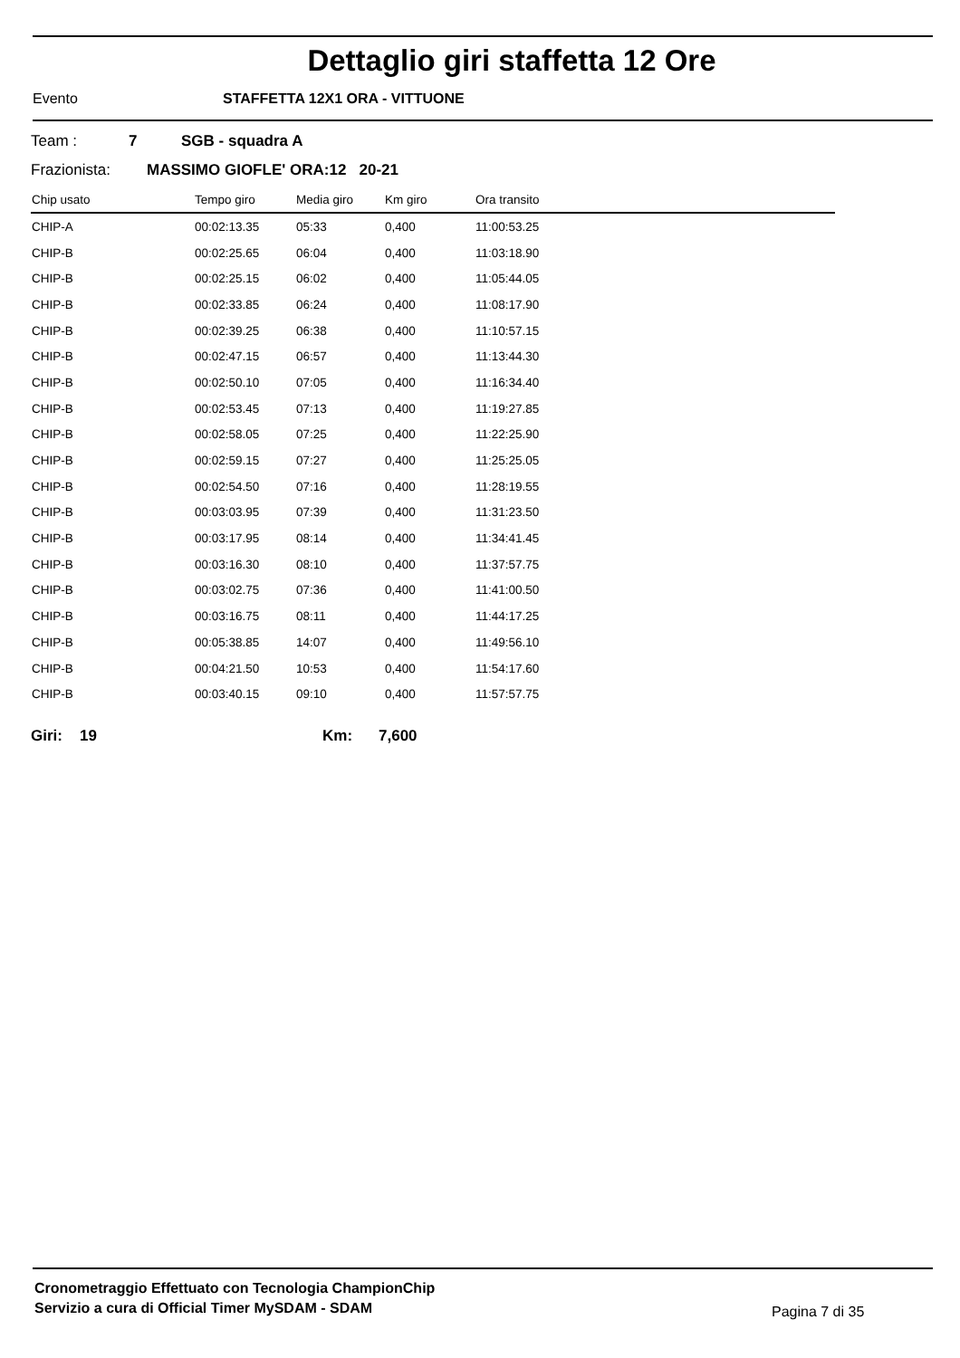Dettaglio giri staffetta 12 Ore
Evento STAFFETTA 12X1 ORA - VITTUONE
Team : 7 SGB - squadra A
Frazionista: MASSIMO GIOFLE' ORA:12 20-21
| Chip usato | Tempo giro | Media giro | Km giro | Ora transito |
| --- | --- | --- | --- | --- |
| CHIP-A | 00:02:13.35 | 05:33 | 0,400 | 11:00:53.25 |
| CHIP-B | 00:02:25.65 | 06:04 | 0,400 | 11:03:18.90 |
| CHIP-B | 00:02:25.15 | 06:02 | 0,400 | 11:05:44.05 |
| CHIP-B | 00:02:33.85 | 06:24 | 0,400 | 11:08:17.90 |
| CHIP-B | 00:02:39.25 | 06:38 | 0,400 | 11:10:57.15 |
| CHIP-B | 00:02:47.15 | 06:57 | 0,400 | 11:13:44.30 |
| CHIP-B | 00:02:50.10 | 07:05 | 0,400 | 11:16:34.40 |
| CHIP-B | 00:02:53.45 | 07:13 | 0,400 | 11:19:27.85 |
| CHIP-B | 00:02:58.05 | 07:25 | 0,400 | 11:22:25.90 |
| CHIP-B | 00:02:59.15 | 07:27 | 0,400 | 11:25:25.05 |
| CHIP-B | 00:02:54.50 | 07:16 | 0,400 | 11:28:19.55 |
| CHIP-B | 00:03:03.95 | 07:39 | 0,400 | 11:31:23.50 |
| CHIP-B | 00:03:17.95 | 08:14 | 0,400 | 11:34:41.45 |
| CHIP-B | 00:03:16.30 | 08:10 | 0,400 | 11:37:57.75 |
| CHIP-B | 00:03:02.75 | 07:36 | 0,400 | 11:41:00.50 |
| CHIP-B | 00:03:16.75 | 08:11 | 0,400 | 11:44:17.25 |
| CHIP-B | 00:05:38.85 | 14:07 | 0,400 | 11:49:56.10 |
| CHIP-B | 00:04:21.50 | 10:53 | 0,400 | 11:54:17.60 |
| CHIP-B | 00:03:40.15 | 09:10 | 0,400 | 11:57:57.75 |
Giri: 19 Km: 7,600
Cronometraggio Effettuato con Tecnologia ChampionChip
Servizio a cura di Official Timer MySDAM - SDAM
Pagina 7 di 35